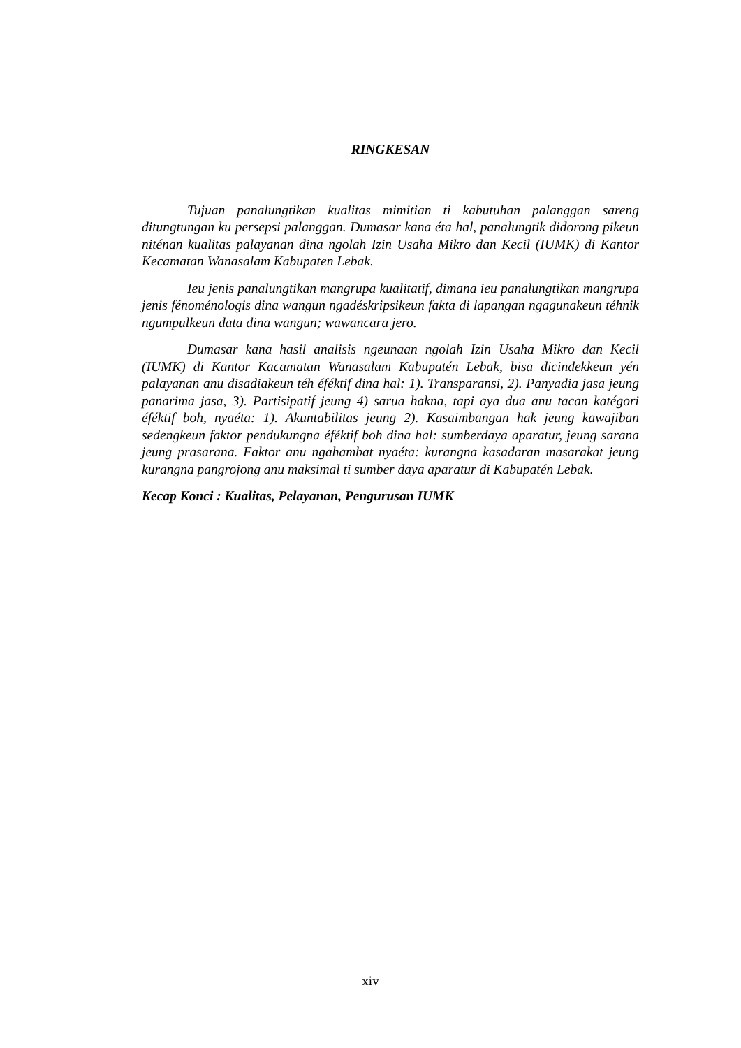RINGKESAN
Tujuan panalungtikan kualitas mimitian ti kabutuhan palanggan sareng ditungtungan ku persepsi palanggan. Dumasar kana éta hal, panalungtik didorong pikeun niténan kualitas palayanan dina ngolah Izin Usaha Mikro dan Kecil (IUMK) di Kantor Kecamatan Wanasalam Kabupaten Lebak.
Ieu jenis panalungtikan mangrupa kualitatif, dimana ieu panalungtikan mangrupa jenis fénoménologis dina wangun ngadéskripsikeun fakta di lapangan ngagunakeun téhnik ngumpulkeun data dina wangun; wawancara jero.
Dumasar kana hasil analisis ngeunaan ngolah Izin Usaha Mikro dan Kecil (IUMK) di Kantor Kacamatan Wanasalam Kabupatén Lebak, bisa dicindekkeun yén palayanan anu disadiakeun téh éféktif dina hal: 1). Transparansi, 2). Panyadia jasa jeung panarima jasa, 3). Partisipatif jeung 4) sarua hakna, tapi aya dua anu tacan katégori éféktif boh, nyaéta: 1). Akuntabilitas jeung 2). Kasaimbangan hak jeung kawajiban sedengkeun faktor pendukungna éféktif boh dina hal: sumberdaya aparatur, jeung sarana jeung prasarana. Faktor anu ngahambat nyaéta: kurangna kasadaran masarakat jeung kurangna pangrojong anu maksimal ti sumber daya aparatur di Kabupatén Lebak.
Kecap Konci : Kualitas, Pelayanan, Pengurusan IUMK
xiv